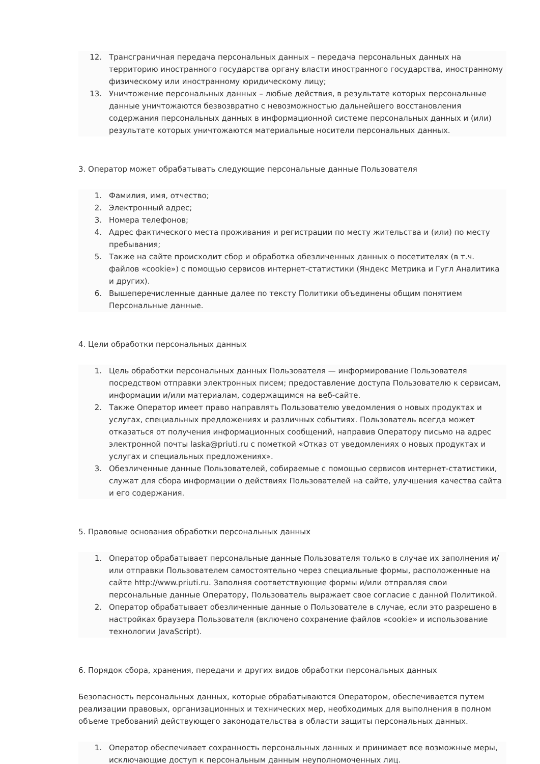12. Трансграничная передача персональных данных – передача персональных данных на территорию иностранного государства органу власти иностранного государства, иностранному физическому или иностранному юридическому лицу;
13. Уничтожение персональных данных – любые действия, в результате которых персональные данные уничтожаются безвозвратно с невозможностью дальнейшего восстановления содержания персональных данных в информационной системе персональных данных и (или) результате которых уничтожаются материальные носители персональных данных.
3. Оператор может обрабатывать следующие персональные данные Пользователя
1. Фамилия, имя, отчество;
2. Электронный адрес;
3. Номера телефонов;
4. Адрес фактического места проживания и регистрации по месту жительства и (или) по месту пребывания;
5. Также на сайте происходит сбор и обработка обезличенных данных о посетителях (в т.ч. файлов «cookie») с помощью сервисов интернет-статистики (Яндекс Метрика и Гугл Аналитика и других).
6. Вышеперечисленные данные далее по тексту Политики объединены общим понятием Персональные данные.
4. Цели обработки персональных данных
1. Цель обработки персональных данных Пользователя — информирование Пользователя посредством отправки электронных писем; предоставление доступа Пользователю к сервисам, информации и/или материалам, содержащимся на веб-сайте.
2. Также Оператор имеет право направлять Пользователю уведомления о новых продуктах и услугах, специальных предложениях и различных событиях. Пользователь всегда может отказаться от получения информационных сообщений, направив Оператору письмо на адрес электронной почты laska@priuti.ru с пометкой «Отказ от уведомлениях о новых продуктах и услугах и специальных предложениях».
3. Обезличенные данные Пользователей, собираемые с помощью сервисов интернет-статистики, служат для сбора информации о действиях Пользователей на сайте, улучшения качества сайта и его содержания.
5. Правовые основания обработки персональных данных
1. Оператор обрабатывает персональные данные Пользователя только в случае их заполнения и/или отправки Пользователем самостоятельно через специальные формы, расположенные на сайте http://www.priuti.ru. Заполняя соответствующие формы и/или отправляя свои персональные данные Оператору, Пользователь выражает свое согласие с данной Политикой.
2. Оператор обрабатывает обезличенные данные о Пользователе в случае, если это разрешено в настройках браузера Пользователя (включено сохранение файлов «cookie» и использование технологии JavaScript).
6. Порядок сбора, хранения, передачи и других видов обработки персональных данных
Безопасность персональных данных, которые обрабатываются Оператором, обеспечивается путем реализации правовых, организационных и технических мер, необходимых для выполнения в полном объеме требований действующего законодательства в области защиты персональных данных.
1. Оператор обеспечивает сохранность персональных данных и принимает все возможные меры, исключающие доступ к персональным данным неуполномоченных лиц.